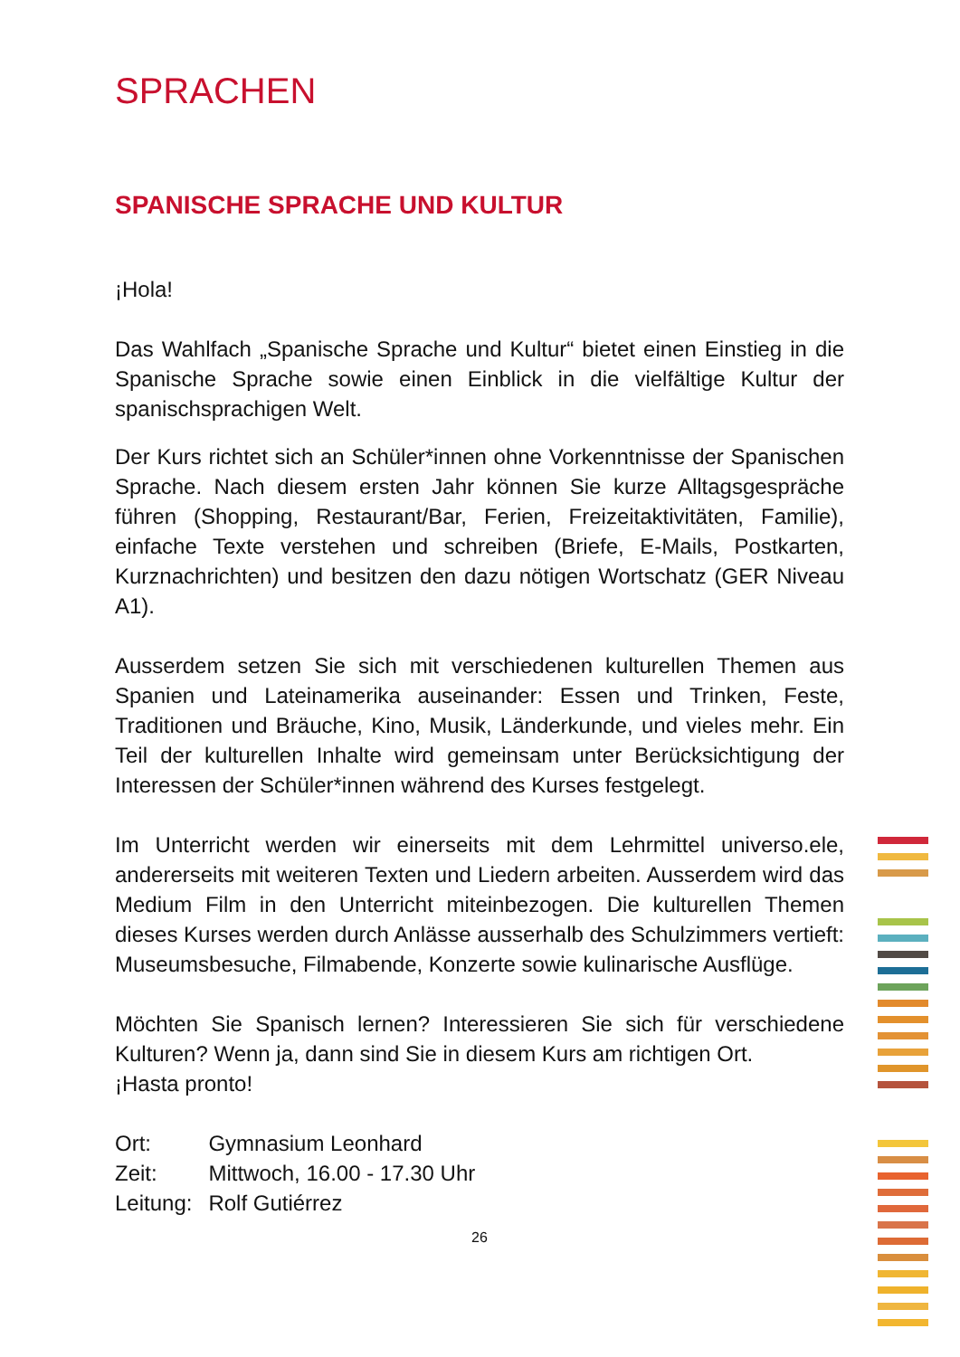SPRACHEN
SPANISCHE SPRACHE UND KULTUR
¡Hola!
Das Wahlfach „Spanische Sprache und Kultur“ bietet einen Einstieg in die Spanische Sprache sowie einen Einblick in die vielfältige Kultur der spanischsprachigen Welt.
Der Kurs richtet sich an Schüler*innen ohne Vorkenntnisse der Spanischen Sprache. Nach diesem ersten Jahr können Sie kurze Alltagsgespräche führen (Shopping, Restaurant/Bar, Ferien, Freizeitaktivitäten, Familie), einfache Texte verstehen und schreiben (Briefe, E-Mails, Postkarten, Kurznachrichten) und besitzen den dazu nötigen Wortschatz (GER Niveau A1).
Ausserdem setzen Sie sich mit verschiedenen kulturellen Themen aus Spanien und Lateinamerika auseinander: Essen und Trinken, Feste, Traditionen und Bräuche, Kino, Musik, Länderkunde, und vieles mehr. Ein Teil der kulturellen Inhalte wird gemeinsam unter Berücksichtigung der Interessen der Schüler*innen während des Kurses festgelegt.
Im Unterricht werden wir einerseits mit dem Lehrmittel universo.ele, andererseits mit weiteren Texten und Liedern arbeiten. Ausserdem wird das Medium Film in den Unterricht miteinbezogen. Die kulturellen Themen dieses Kurses werden durch Anlässe ausserhalb des Schulzimmers vertieft: Museumsbesuche, Filmabende, Konzerte sowie kulinarische Ausflüge.
Möchten Sie Spanisch lernen? Interessieren Sie sich für verschiedene Kulturen? Wenn ja, dann sind Sie in diesem Kurs am richtigen Ort.
¡Hasta pronto!
| Ort: | Gymnasium Leonhard |
| Zeit: | Mittwoch, 16.00 - 17.30 Uhr |
| Leitung: | Rolf Gutiérrez |
26